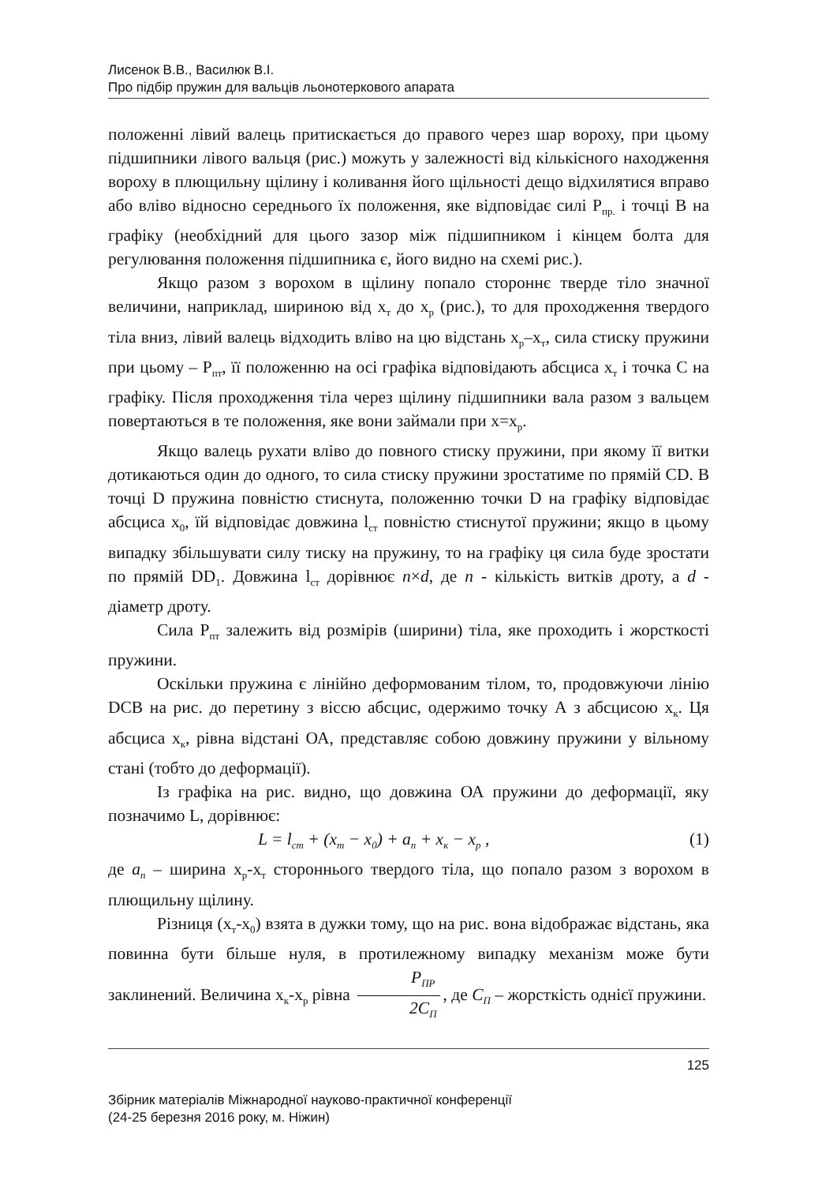Лисенок В.В., Василюк В.І.
Про підбір пружин для вальців льонотеркового апарата
положенні лівий валець притискається до правого через шар вороху, при цьому підшипники лівого вальця (рис.) можуть у залежності від кількісного находження вороху в плющильну щілину і коливання його щільності дещо відхилятися вправо або вліво відносно середнього їх положення, яке відповідає силі Р<sub>пр.</sub> і точці В на графіку (необхідний для цього зазор між підшипником і кінцем болта для регулювання положення підшипника є, його видно на схемі рис.).
Якщо разом з ворохом в щілину попало стороннє тверде тіло значної величини, наприклад, шириною від х<sub>т</sub> до х<sub>р</sub> (рис.), то для проходження твердого тіла вниз, лівий валець відходить вліво на цю відстань х<sub>р</sub>–х<sub>т</sub>, сила стиску пружини при цьому – Р<sub>пт</sub>, її положенню на осі графіка відповідають абсциса х<sub>т</sub> і точка С на графіку. Після проходження тіла через щілину підшипники вала разом з вальцем повертаються в те положення, яке вони займали при х=х<sub>р</sub>.
Якщо валець рухати вліво до повного стиску пружини, при якому її витки дотикаються один до одного, то сила стиску пружини зростатиме по прямій CD. В точці D пружина повністю стиснута, положенню точки D на графіку відповідає абсциса х<sub>0</sub>, їй відповідає довжина l<sub>ст</sub> повністю стиснутої пружини; якщо в цьому випадку збільшувати силу тиску на пружину, то на графіку ця сила буде зростати по прямій DD<sub>1</sub>. Довжина l<sub>ст</sub> дорівнює n×d, де n - кількість витків дроту, а d - діаметр дроту.
Сила Р<sub>пт</sub> залежить від розмірів (ширини) тіла, яке проходить і жорсткості пружини.
Оскільки пружина є лінійно деформованим тілом, то, продовжуючи лінію DCB на рис. до перетину з віссю абсцис, одержимо точку А з абсцисою х<sub>к</sub>. Ця абсциса х<sub>к</sub>, рівна відстані ОА, представляє собою довжину пружини у вільному стані (тобто до деформації).
Із графіка на рис. видно, що довжина ОА пружини до деформації, яку позначимо L, дорівнює:
L = l<sub>ст</sub> + (x<sub>т</sub> − x<sub>0</sub>) + a<sub>п</sub> + x<sub>к</sub> − x<sub>р</sub> , (1)
де a<sub>n</sub> – ширина х<sub>р</sub>-х<sub>т</sub> стороннього твердого тіла, що попало разом з ворохом в плющильну щілину.
Різниця (х<sub>т</sub>-х<sub>0</sub>) взята в дужки тому, що на рис. вона відображає відстань, яка повинна бути більше нуля, в протилежному випадку механізм може бути заклинений. Величина х<sub>к</sub>-х<sub>р</sub> рівна P<sub>ПР</sub> 2C<sub>П</sub>, де С<sub>П</sub> – жорсткість однієї пружини.
125
Збірник матеріалів Міжнародної науково-практичної конференції
(24-25 березня 2016 року, м. Ніжин)